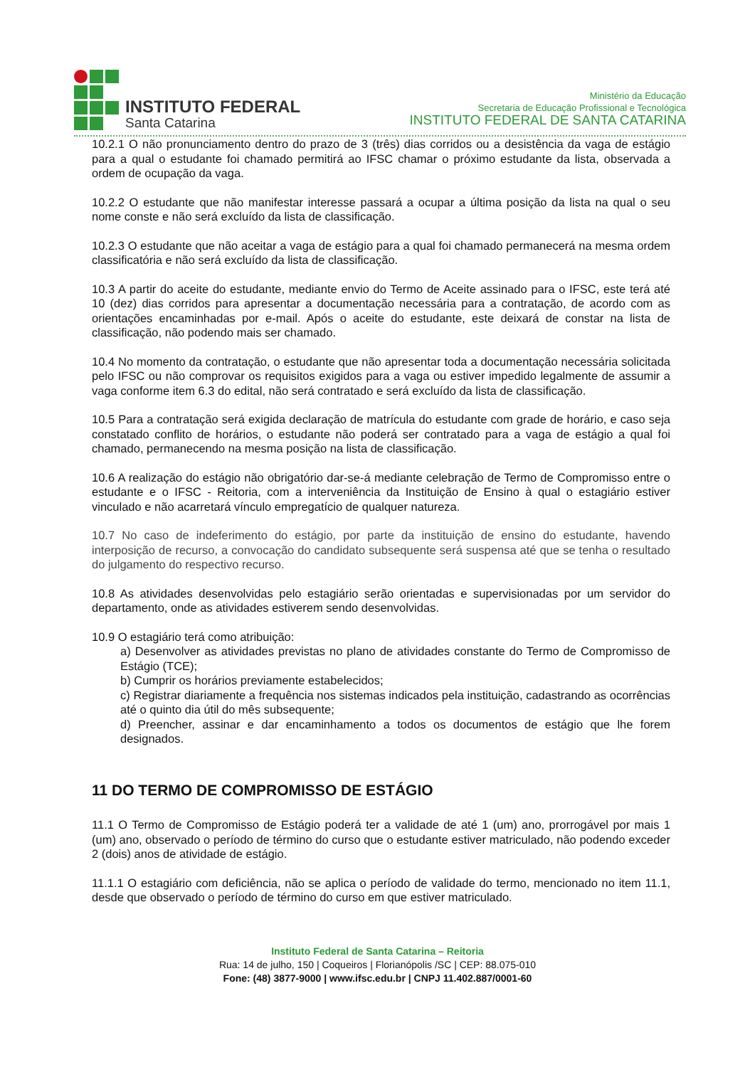INSTITUTO FEDERAL
Santa Catarina
Ministério da Educação
Secretaria de Educação Profissional e Tecnológica
INSTITUTO FEDERAL DE SANTA CATARINA
10.2.1 O não pronunciamento dentro do prazo de 3 (três) dias corridos ou a desistência da vaga de estágio para a qual o estudante foi chamado permitirá ao IFSC chamar o próximo estudante da lista, observada a ordem de ocupação da vaga.
10.2.2 O estudante que não manifestar interesse passará a ocupar a última posição da lista na qual o seu nome conste e não será excluído da lista de classificação.
10.2.3 O estudante que não aceitar a vaga de estágio para a qual foi chamado permanecerá na mesma ordem classificatória e não será excluído da lista de classificação.
10.3 A partir do aceite do estudante, mediante envio do Termo de Aceite assinado para o IFSC, este terá até 10 (dez) dias corridos para apresentar a documentação necessária para a contratação, de acordo com as orientações encaminhadas por e-mail. Após o aceite do estudante, este deixará de constar na lista de classificação, não podendo mais ser chamado.
10.4 No momento da contratação, o estudante que não apresentar toda a documentação necessária solicitada pelo IFSC ou não comprovar os requisitos exigidos para a vaga ou estiver impedido legalmente de assumir a vaga conforme item 6.3 do edital, não será contratado e será excluído da lista de classificação.
10.5 Para a contratação será exigida declaração de matrícula do estudante com grade de horário, e caso seja constatado conflito de horários, o estudante não poderá ser contratado para a vaga de estágio a qual foi chamado, permanecendo na mesma posição na lista de classificação.
10.6 A realização do estágio não obrigatório dar-se-á mediante celebração de Termo de Compromisso entre o estudante e o IFSC - Reitoria, com a interveniência da Instituição de Ensino à qual o estagiário estiver vinculado e não acarretará vínculo empregatício de qualquer natureza.
10.7 No caso de indeferimento do estágio, por parte da instituição de ensino do estudante, havendo interposição de recurso, a convocação do candidato subsequente será suspensa até que se tenha o resultado do julgamento do respectivo recurso.
10.8 As atividades desenvolvidas pelo estagiário serão orientadas e supervisionadas por um servidor do departamento, onde as atividades estiverem sendo desenvolvidas.
10.9 O estagiário terá como atribuição:
a) Desenvolver as atividades previstas no plano de atividades constante do Termo de Compromisso de Estágio (TCE);
b) Cumprir os horários previamente estabelecidos;
c) Registrar diariamente a frequência nos sistemas indicados pela instituição, cadastrando as ocorrências até o quinto dia útil do mês subsequente;
d) Preencher, assinar e dar encaminhamento a todos os documentos de estágio que lhe forem designados.
11 DO TERMO DE COMPROMISSO DE ESTÁGIO
11.1 O Termo de Compromisso de Estágio poderá ter a validade de até 1 (um) ano, prorrogável por mais 1 (um) ano, observado o período de término do curso que o estudante estiver matriculado, não podendo exceder 2 (dois) anos de atividade de estágio.
11.1.1 O estagiário com deficiência, não se aplica o período de validade do termo, mencionado no item 11.1, desde que observado o período de término do curso em que estiver matriculado.
Instituto Federal de Santa Catarina – Reitoria
Rua: 14 de julho, 150 | Coqueiros | Florianópolis /SC | CEP: 88.075-010
Fone: (48) 3877-9000 | www.ifsc.edu.br | CNPJ 11.402.887/0001-60